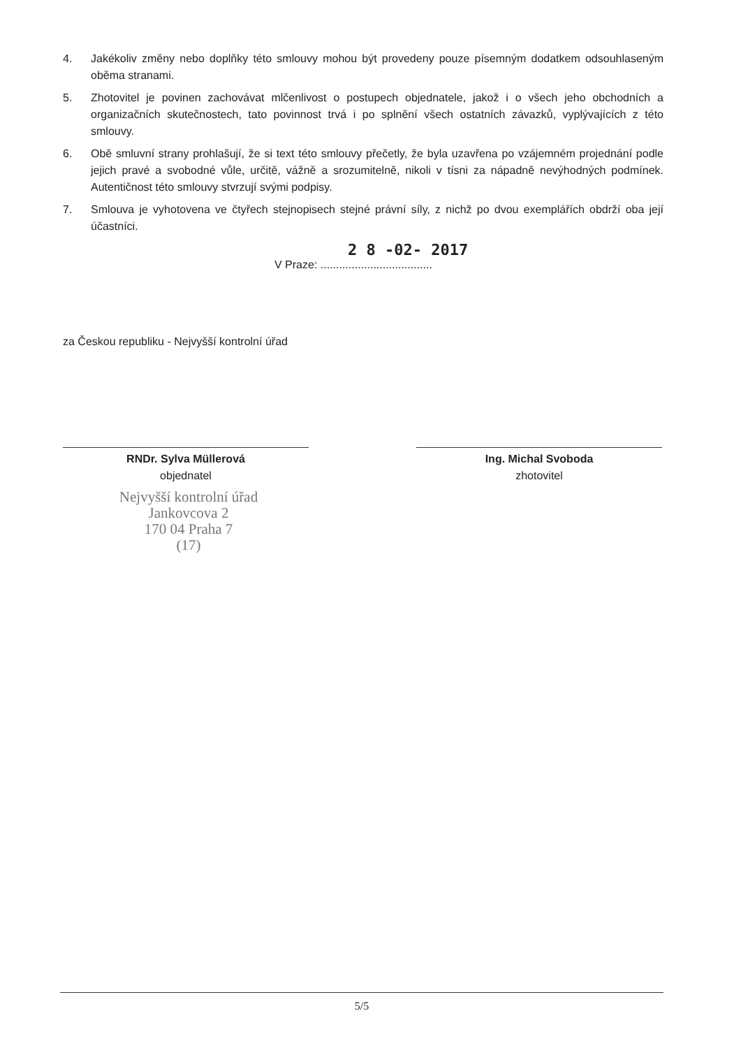4. Jakékoliv změny nebo doplňky této smlouvy mohou být provedeny pouze písemným dodatkem odsouhlaseným oběma stranami.
5. Zhotovitel je povinen zachovávat mlčenlivost o postupech objednatele, jakož i o všech jeho obchodních a organizačních skutečnostech, tato povinnost trvá i po splnění všech ostatních závazků, vyplývajících z této smlouvy.
6. Obě smluvní strany prohlašují, že si text této smlouvy přečetly, že byla uzavřena po vzájemném projednání podle jejich pravé a svobodné vůle, určitě, vážně a srozumitelně, nikoli v tísni za nápadně nevýhodných podmínek. Autentičnost této smlouvy stvrzují svými podpisy.
7. Smlouva je vyhotovena ve čtyřech stejnopisech stejné právní síly, z nichž po dvou exemplářích obdrží oba její účastníci.
2 8 -02- 2017
V Praze: ....................................
za Českou republiku - Nejvyšší kontrolní úřad
RNDr. Sylva Müllerová
objednatel
Ing. Michal Svoboda
zhotovitel
Nejvyšší kontrolní úřad
Jankovcova 2
170 04 Praha 7
(17)
5/5